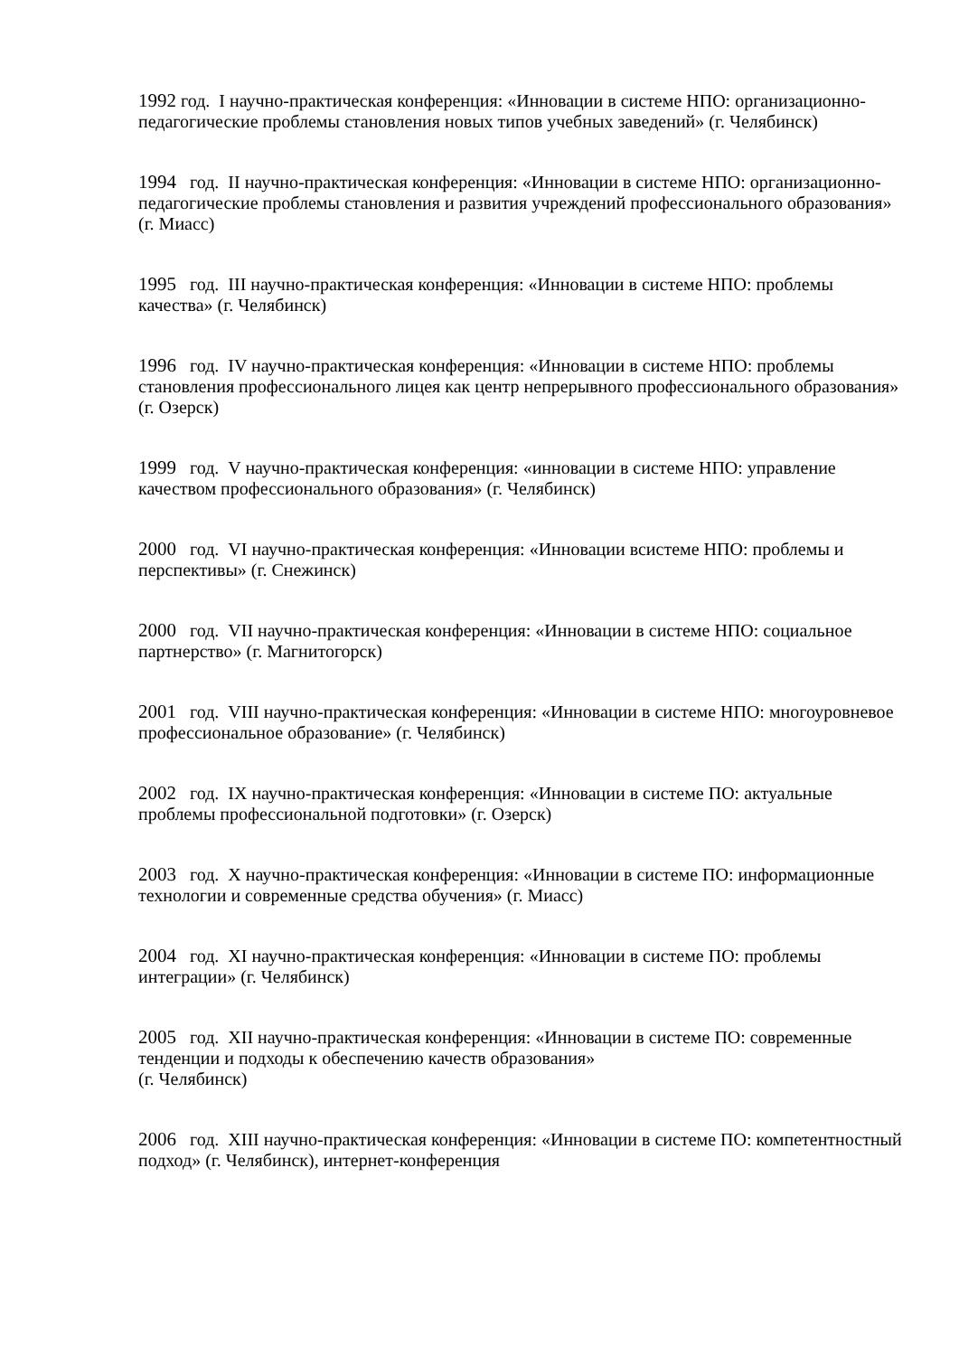1992 год. I научно-практическая конференция: «Инновации в системе НПО: организационно-педагогические проблемы становления новых типов учебных заведений» (г. Челябинск)
1994 год. II научно-практическая конференция: «Инновации в системе НПО: организационно-педагогические проблемы становления и развития учреждений профессионального образования» (г. Миасс)
1995 год. III научно-практическая конференция: «Инновации в системе НПО: проблемы качества» (г. Челябинск)
1996 год. IV научно-практическая конференция: «Инновации в системе НПО: проблемы становления профессионального лицея как центр непрерывного профессионального образования» (г. Озерск)
1999 год. V научно-практическая конференция: «инновации в системе НПО: управление качеством профессионального образования» (г. Челябинск)
2000 год. VI научно-практическая конференция: «Инновации всистеме НПО: проблемы и перспективы» (г. Снежинск)
2000 год. VII научно-практическая конференция: «Инновации в системе НПО: социальное партнерство» (г. Магнитогорск)
2001 год. VIII научно-практическая конференция: «Инновации в системе НПО: многоуровневое профессиональное образование» (г. Челябинск)
2002 год. IX научно-практическая конференция: «Инновации в системе ПО: актуальные проблемы профессиональной подготовки» (г. Озерск)
2003 год. X научно-практическая конференция: «Инновации в системе ПО: информационные технологии и современные средства обучения» (г. Миасс)
2004 год. XI научно-практическая конференция: «Инновации в системе ПО: проблемы интеграции» (г. Челябинск)
2005 год. XII научно-практическая конференция: «Инновации в системе ПО: современные тенденции и подходы к обеспечению качеств образования»
(г. Челябинск)
2006 год. XIII научно-практическая конференция: «Инновации в системе ПО: компетентностный подход» (г. Челябинск), интернет-конференция